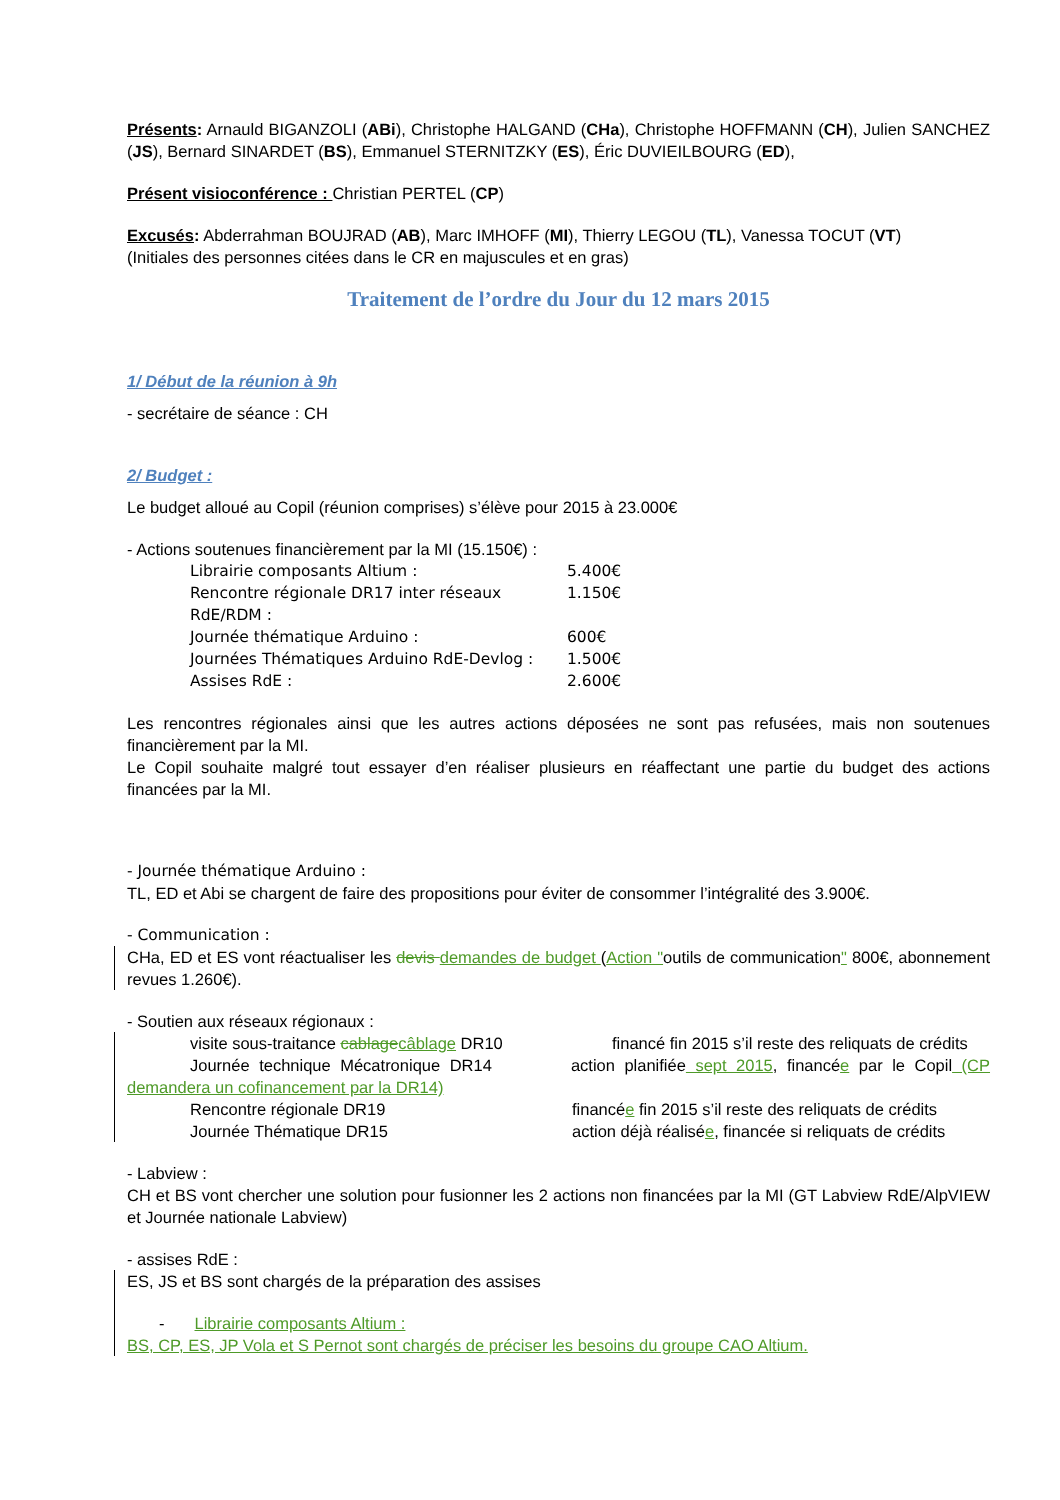Présents: Arnauld BIGANZOLI (ABi), Christophe HALGAND (CHa), Christophe HOFFMANN (CH), Julien SANCHEZ (JS), Bernard SINARDET (BS), Emmanuel STERNITZKY (ES), Éric DUVIEILBOURG (ED),
Présent visioconférence : Christian PERTEL (CP)
Excusés: Abderrahman BOUJRAD (AB), Marc IMHOFF (MI), Thierry LEGOU (TL), Vanessa TOCUT (VT)
(Initiales des personnes citées dans le CR en majuscules et en gras)
Traitement de l’ordre du Jour du 12 mars 2015
1/ Début de la réunion à 9h
- secrétaire de séance : CH
2/ Budget :
Le budget alloué au Copil (réunion comprises) s’élève pour 2015 à 23.000€
- Actions soutenues financièrement par la MI (15.150€) :
Librairie composants Altium : 5.400€
Rencontre régionale DR17 inter réseaux RdE/RDM : 1.150€
Journée thématique Arduino : 600€
Journées Thématiques Arduino RdE-Devlog : 1.500€
Assises RdE : 2.600€
Les rencontres régionales ainsi que les autres actions déposées ne sont pas refusées, mais non soutenues financièrement par la MI.
Le Copil souhaite malgré tout essayer d’en réaliser plusieurs en réaffectant une partie du budget des actions financées par la MI.
- Journée thématique Arduino :
TL, ED et Abi se chargent de faire des propositions pour éviter de consommer l’intégralité des 3.900€.
- Communication :
CHa, ED et ES vont réactualiser les devis demandes de budget (Action "outils de communication" 800€, abonnement revues 1.260€).
- Soutien aux réseaux régionaux :
visite sous-traitance cablage câblage DR10 financé fin 2015 s’il reste des reliquats de crédits
Journée technique Mécatronique DR14 action planifiée sept 2015, financée par le Copil (CP demandera un cofinancement par la DR14)
Rencontre régionale DR19 financée fin 2015 s’il reste des reliquats de crédits
Journée Thématique DR15 action déjà réalisée, financée si reliquats de crédits
- Labview :
CH et BS vont chercher une solution pour fusionner les 2 actions non financées par la MI (GT Labview RdE/AlpVIEW et Journée nationale Labview)
- assises RdE :
ES, JS et BS sont chargés de la préparation des assises
- Librairie composants Altium :
BS, CP, ES, JP Vola et S Pernot sont chargés de préciser les besoins du groupe CAO Altium.